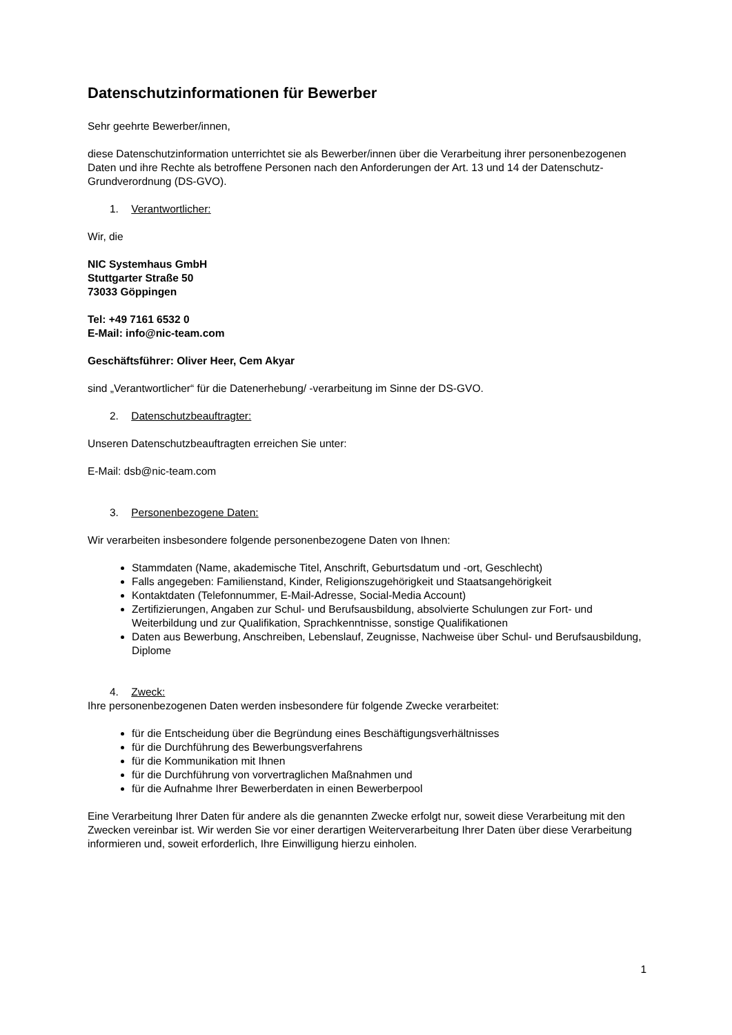Datenschutzinformationen für Bewerber
Sehr geehrte Bewerber/innen,
diese Datenschutzinformation unterrichtet sie als Bewerber/innen über die Verarbeitung ihrer personenbezogenen Daten und ihre Rechte als betroffene Personen nach den Anforderungen der Art. 13 und 14 der Datenschutz-Grundverordnung (DS-GVO).
1. Verantwortlicher:
Wir, die
NIC Systemhaus GmbH
Stuttgarter Straße 50
73033 Göppingen
Tel: +49 7161 6532 0
E-Mail: info@nic-team.com
Geschäftsführer: Oliver Heer, Cem Akyar
sind „Verantwortlicher“ für die Datenerhebung/ -verarbeitung im Sinne der DS-GVO.
2. Datenschutzbeauftragter:
Unseren Datenschutzbeauftragten erreichen Sie unter:
E-Mail: dsb@nic-team.com
3. Personenbezogene Daten:
Wir verarbeiten insbesondere folgende personenbezogene Daten von Ihnen:
Stammdaten (Name, akademische Titel, Anschrift, Geburtsdatum und -ort, Geschlecht)
Falls angegeben: Familienstand, Kinder, Religionszugehörigkeit und Staatsangehörigkeit
Kontaktdaten (Telefonnummer, E-Mail-Adresse, Social-Media Account)
Zertifizierungen, Angaben zur Schul- und Berufsausbildung, absolvierte Schulungen zur Fort- und Weiterbildung und zur Qualifikation, Sprachkenntnisse, sonstige Qualifikationen
Daten aus Bewerbung, Anschreiben, Lebenslauf, Zeugnisse, Nachweise über Schul- und Berufsausbildung, Diplome
4. Zweck:
Ihre personenbezogenen Daten werden insbesondere für folgende Zwecke verarbeitet:
für die Entscheidung über die Begründung eines Beschäftigungsverhältnisses
für die Durchführung des Bewerbungsverfahrens
für die Kommunikation mit Ihnen
für die Durchführung von vorvertraglichen Maßnahmen und
für die Aufnahme Ihrer Bewerberdaten in einen Bewerberpool
Eine Verarbeitung Ihrer Daten für andere als die genannten Zwecke erfolgt nur, soweit diese Verarbeitung mit den Zwecken vereinbar ist. Wir werden Sie vor einer derartigen Weiterverarbeitung Ihrer Daten über diese Verarbeitung informieren und, soweit erforderlich, Ihre Einwilligung hierzu einholen.
1